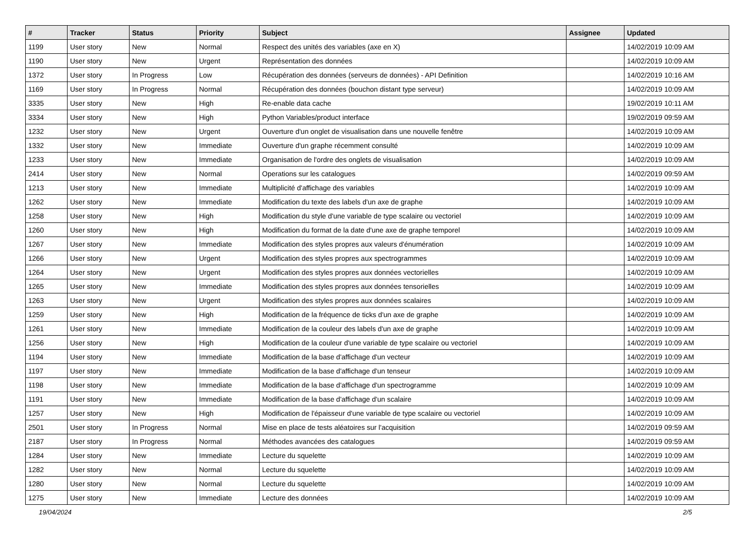| # | Tracker | Status | Priority | Subject | Assignee | Updated |
| --- | --- | --- | --- | --- | --- | --- |
| 1199 | User story | New | Normal | Respect des unités des variables (axe en X) | | 14/02/2019 10:09 AM |
| 1190 | User story | New | Urgent | Représentation des données | | 14/02/2019 10:09 AM |
| 1372 | User story | In Progress | Low | Récupération des données (serveurs de données) - API Definition | | 14/02/2019 10:16 AM |
| 1169 | User story | In Progress | Normal | Récupération des données (bouchon distant type serveur) | | 14/02/2019 10:09 AM |
| 3335 | User story | New | High | Re-enable data cache | | 19/02/2019 10:11 AM |
| 3334 | User story | New | High | Python Variables/product interface | | 19/02/2019 09:59 AM |
| 1232 | User story | New | Urgent | Ouverture d'un onglet de visualisation dans une nouvelle fenêtre | | 14/02/2019 10:09 AM |
| 1332 | User story | New | Immediate | Ouverture d'un graphe récemment consulté | | 14/02/2019 10:09 AM |
| 1233 | User story | New | Immediate | Organisation de l'ordre des onglets de visualisation | | 14/02/2019 10:09 AM |
| 2414 | User story | New | Normal | Operations sur les catalogues | | 14/02/2019 09:59 AM |
| 1213 | User story | New | Immediate | Multiplicité d'affichage des variables | | 14/02/2019 10:09 AM |
| 1262 | User story | New | Immediate | Modification du texte des labels d'un axe de graphe | | 14/02/2019 10:09 AM |
| 1258 | User story | New | High | Modification du style d'une variable de type scalaire ou vectoriel | | 14/02/2019 10:09 AM |
| 1260 | User story | New | High | Modification du format de la date d'une axe de graphe temporel | | 14/02/2019 10:09 AM |
| 1267 | User story | New | Immediate | Modification des styles propres aux valeurs d'énumération | | 14/02/2019 10:09 AM |
| 1266 | User story | New | Urgent | Modification des styles propres aux spectrogrammes | | 14/02/2019 10:09 AM |
| 1264 | User story | New | Urgent | Modification des styles propres aux données vectorielles | | 14/02/2019 10:09 AM |
| 1265 | User story | New | Immediate | Modification des styles propres aux données tensorielles | | 14/02/2019 10:09 AM |
| 1263 | User story | New | Urgent | Modification des styles propres aux données scalaires | | 14/02/2019 10:09 AM |
| 1259 | User story | New | High | Modification de la fréquence de ticks d'un axe de graphe | | 14/02/2019 10:09 AM |
| 1261 | User story | New | Immediate | Modification de la couleur des labels d'un axe de graphe | | 14/02/2019 10:09 AM |
| 1256 | User story | New | High | Modification de la couleur d'une variable de type scalaire ou vectoriel | | 14/02/2019 10:09 AM |
| 1194 | User story | New | Immediate | Modification de la base d'affichage d'un vecteur | | 14/02/2019 10:09 AM |
| 1197 | User story | New | Immediate | Modification de la base d'affichage d'un tenseur | | 14/02/2019 10:09 AM |
| 1198 | User story | New | Immediate | Modification de la base d'affichage d'un spectrogramme | | 14/02/2019 10:09 AM |
| 1191 | User story | New | Immediate | Modification de la base d'affichage d'un scalaire | | 14/02/2019 10:09 AM |
| 1257 | User story | New | High | Modification de l'épaisseur d'une variable de type scalaire ou vectoriel | | 14/02/2019 10:09 AM |
| 2501 | User story | In Progress | Normal | Mise en place de tests aléatoires sur l'acquisition | | 14/02/2019 09:59 AM |
| 2187 | User story | In Progress | Normal | Méthodes avancées des catalogues | | 14/02/2019 09:59 AM |
| 1284 | User story | New | Immediate | Lecture du squelette | | 14/02/2019 10:09 AM |
| 1282 | User story | New | Normal | Lecture du squelette | | 14/02/2019 10:09 AM |
| 1280 | User story | New | Normal | Lecture du squelette | | 14/02/2019 10:09 AM |
| 1275 | User story | New | Immediate | Lecture des données | | 14/02/2019 10:09 AM |
19/04/2024 2/5